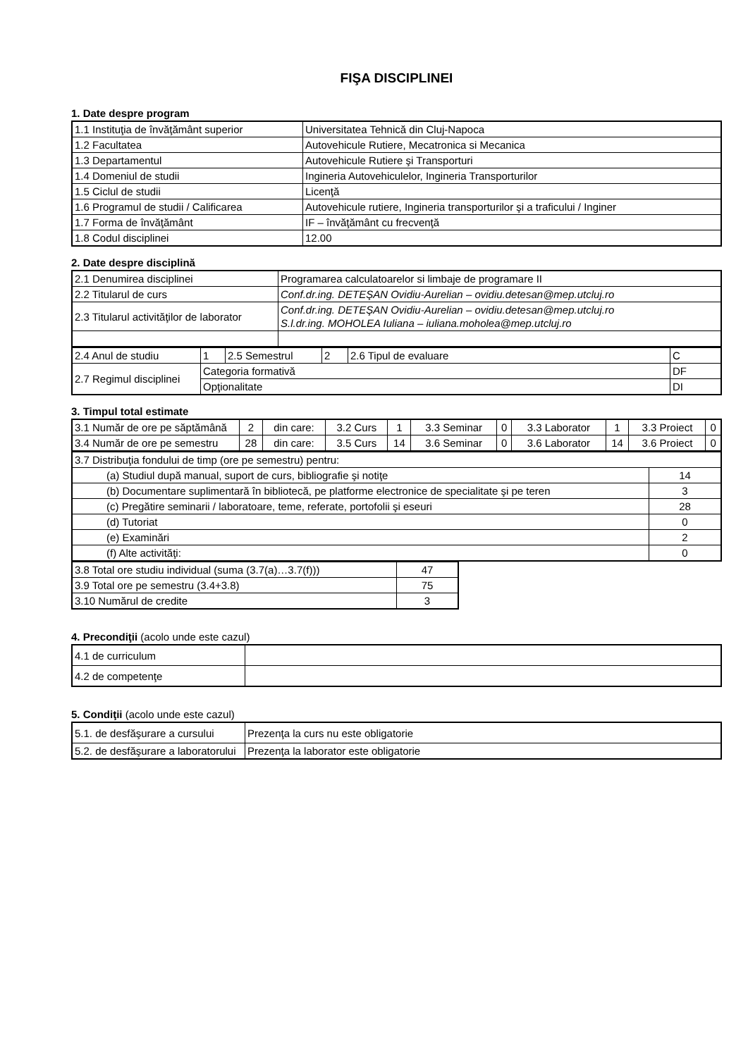FIŞA DISCIPLINEI
1. Date despre program
| 1.1 Instituţia de învăţământ superior | Universitatea Tehnică din Cluj-Napoca |
| 1.2 Facultatea | Autovehicule Rutiere, Mecatronica si Mecanica |
| 1.3 Departamentul | Autovehicule Rutiere şi Transporturi |
| 1.4 Domeniul de studii | Ingineria Autovehiculelor, Ingineria Transporturilor |
| 1.5 Ciclul de studii | Licenţă |
| 1.6 Programul de studii / Calificarea | Autovehicule rutiere, Ingineria transporturilor şi a traficului / Inginer |
| 1.7 Forma de învăţământ | IF – învăţământ cu frecvenţă |
| 1.8 Codul disciplinei | 12.00 |
2. Date despre disciplină
| 2.1 Denumirea disciplinei | Programarea calculatoarelor si limbaje de programare II |
| 2.2 Titularul de curs | Conf.dr.ing. DETEŞAN Ovidiu-Aurelian – ovidiu.detesan@mep.utcluj.ro |
| 2.3 Titularul activităţilor de laborator | Conf.dr.ing. DETEŞAN Ovidiu-Aurelian – ovidiu.detesan@mep.utcluj.ro S.l.dr.ing. MOHOLEA Iuliana – iuliana.moholea@mep.utcluj.ro |
| 2.4 Anul de studiu | 1 | 2.5 Semestrul | 2 | 2.6 Tipul de evaluare | C |
| 2.7 Regimul disciplinei | Categoria formativă | | | | DF |
| | Opţionalitate | | | | DI |
3. Timpul total estimate
| 3.1 Număr de ore pe săptămână | 2 | din care: | 3.2 Curs | 1 | 3.3 Seminar | 0 | 3.3 Laborator | 1 | 3.3 Proiect | 0 |
| 3.4 Număr de ore pe semestru | 28 | din care: | 3.5 Curs | 14 | 3.6 Seminar | 0 | 3.6 Laborator | 14 | 3.6 Proiect | 0 |
| 3.7 Distribuţia fondului de timp (ore pe semestru) pentru: | |
| (a) Studiul după manual, suport de curs, bibliografie şi notiţe | 14 |
| (b) Documentare suplimentară în bibliotecă, pe platforme electronice de specialitate şi pe teren | 3 |
| (c) Pregătire seminarii / laboratoare, teme, referate, portofolii şi eseuri | 28 |
| (d) Tutoriat | 0 |
| (e) Examinări | 2 |
| (f) Alte activităţi: | 0 |
| 3.8 Total ore studiu individual (suma (3.7(a)…3.7(f))) | 47 |
| 3.9 Total ore pe semestru (3.4+3.8) | 75 |
| 3.10 Numărul de credite | 3 |
4. Precondiţii (acolo unde este cazul)
| 4.1 de curriculum | |
| 4.2 de competenţe | |
5. Condiţii (acolo unde este cazul)
| 5.1. de desfăşurare a cursului | Prezenţa la curs nu este obligatorie |
| 5.2. de desfăşurare a laboratorului | Prezenţa la laborator este obligatorie |